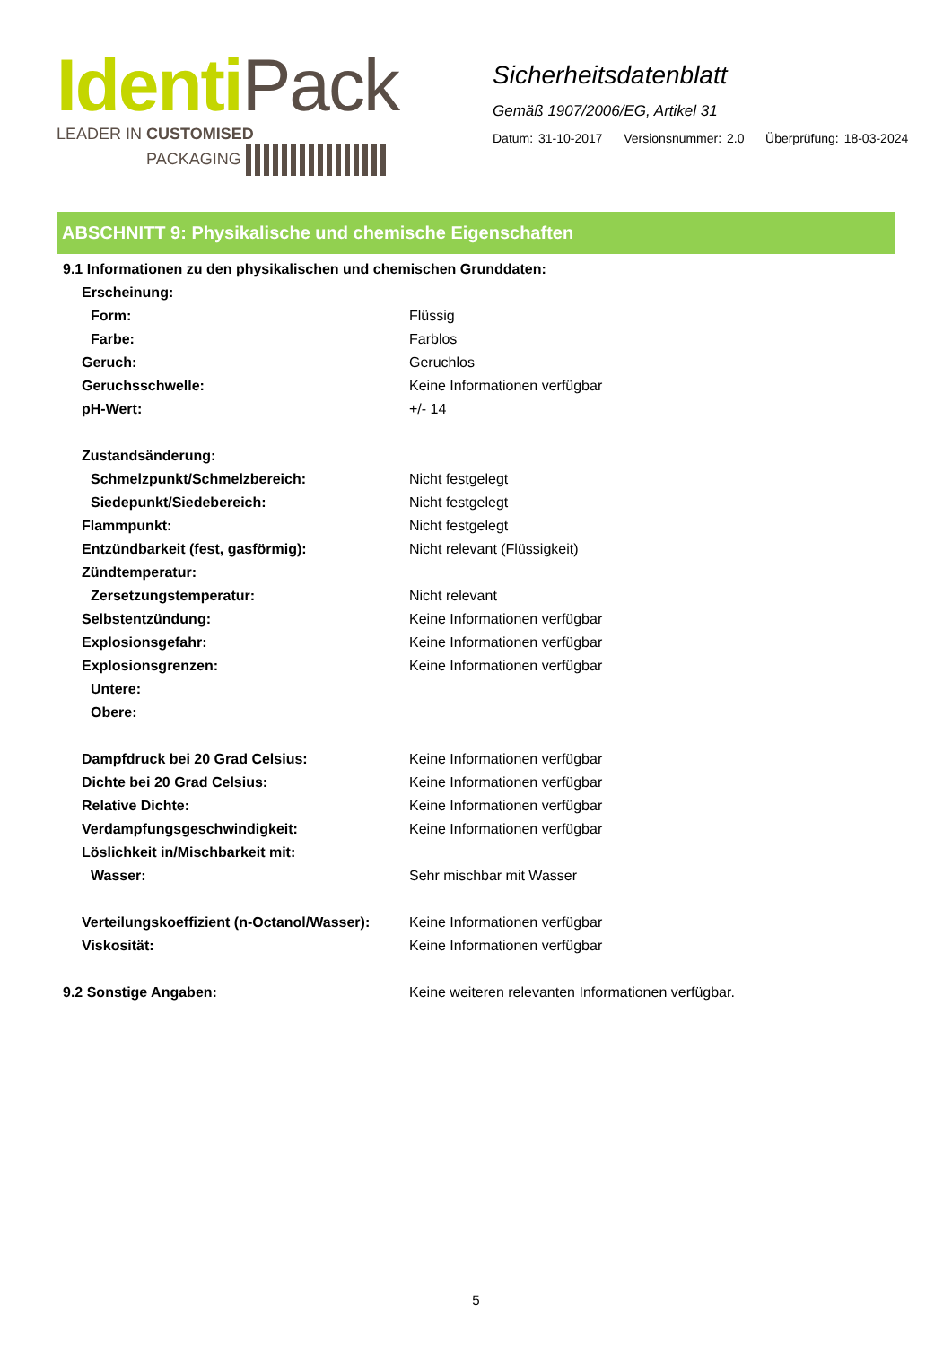IdentiPack
LEADER IN CUSTOMISED
PACKAGING
Sicherheitsdatenblatt
Gemäß 1907/2006/EG, Artikel 31
Datum: 31-10-2017 Versionsnummer: 2.0 Überprüfung: 18-03-2024
ABSCHNITT 9: Physikalische und chemische Eigenschaften
| 9.1 Informationen zu den physikalischen und chemischen Grunddaten: | |
| Erscheinung: | |
| Form: | Flüssig |
| Farbe: | Farblos |
| Geruch: | Geruchlos |
| Geruchsschwelle: | Keine Informationen verfügbar |
| pH-Wert: | +/- 14 |
| Zustandsänderung: | |
| Schmelzpunkt/Schmelzbereich: | Nicht festgelegt |
| Siedepunkt/Siedebereich: | Nicht festgelegt |
| Flammpunkt: | Nicht festgelegt |
| Entzündbarkeit (fest, gasförmig): | Nicht relevant (Flüssigkeit) |
| Zündtemperatur: | |
| Zersetzungstemperatur: | Nicht relevant |
| Selbstentzündung: | Keine Informationen verfügbar |
| Explosionsgefahr: | Keine Informationen verfügbar |
| Explosionsgrenzen: | Keine Informationen verfügbar |
| Untere: | |
| Obere: | |
| Dampfdruck bei 20 Grad Celsius: | Keine Informationen verfügbar |
| Dichte bei 20 Grad Celsius: | Keine Informationen verfügbar |
| Relative Dichte: | Keine Informationen verfügbar |
| Verdampfungsgeschwindigkeit: | Keine Informationen verfügbar |
| Löslichkeit in/Mischbarkeit mit: | |
| Wasser: | Sehr mischbar mit Wasser |
| Verteilungskoeffizient (n-Octanol/Wasser): | Keine Informationen verfügbar |
| Viskosität: | Keine Informationen verfügbar |
| 9.2 Sonstige Angaben: | Keine weiteren relevanten Informationen verfügbar. |
5